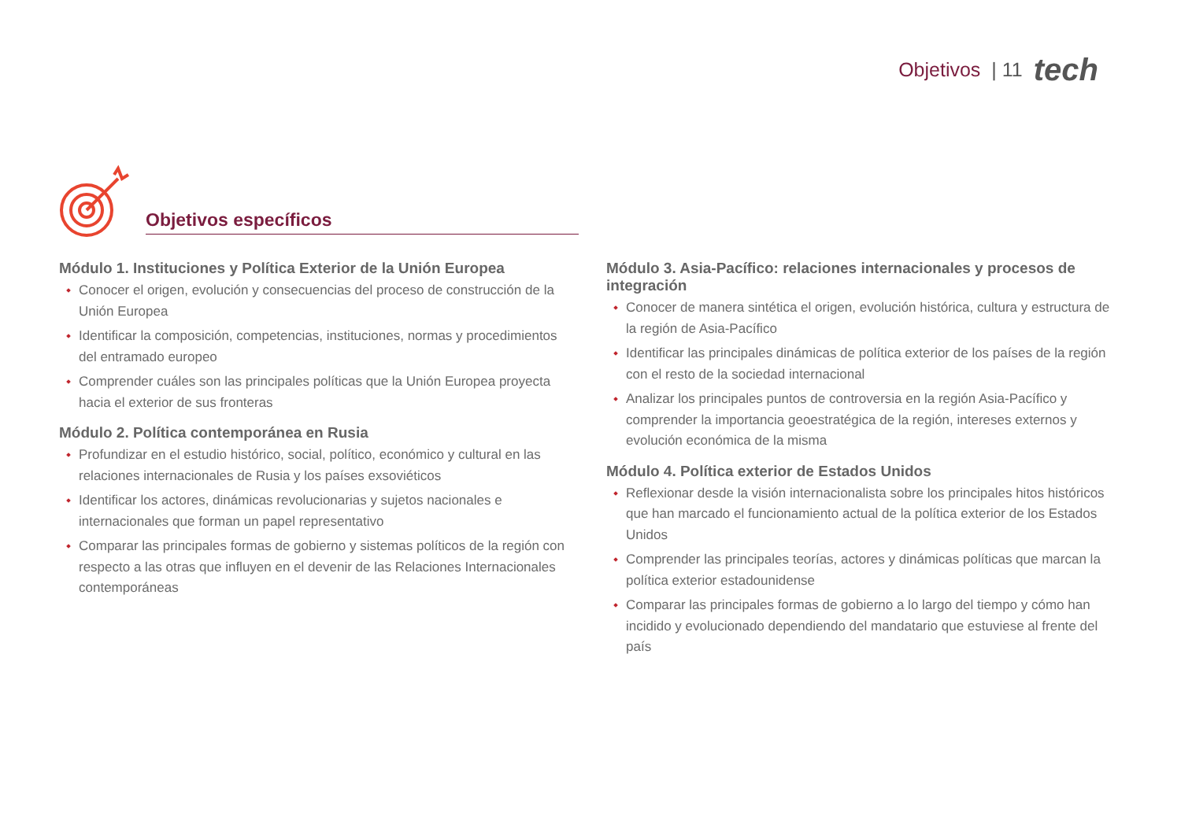Objetivos | 11 tech
Objetivos específicos
Módulo 1. Instituciones y Política Exterior de la Unión Europea
Conocer el origen, evolución y consecuencias del proceso de construcción de la Unión Europea
Identificar la composición, competencias, instituciones, normas y procedimientos del entramado europeo
Comprender cuáles son las principales políticas que la Unión Europea proyecta hacia el exterior de sus fronteras
Módulo 2. Política contemporánea en Rusia
Profundizar en el estudio histórico, social, político, económico y cultural en las relaciones internacionales de Rusia y los países exsoviéticos
Identificar los actores, dinámicas revolucionarias y sujetos nacionales e internacionales que forman un papel representativo
Comparar las principales formas de gobierno y sistemas políticos de la región con respecto a las otras que influyen en el devenir de las Relaciones Internacionales contemporáneas
Módulo 3. Asia-Pacífico: relaciones internacionales y procesos de integración
Conocer de manera sintética el origen, evolución histórica, cultura y estructura de la región de Asia-Pacífico
Identificar las principales dinámicas de política exterior de los países de la región con el resto de la sociedad internacional
Analizar los principales puntos de controversia en la región Asia-Pacífico y comprender la importancia geoestratégica de la región, intereses externos y evolución económica de la misma
Módulo 4. Política exterior de Estados Unidos
Reflexionar desde la visión internacionalista sobre los principales hitos históricos que han marcado el funcionamiento actual de la política exterior de los Estados Unidos
Comprender las principales teorías, actores y dinámicas políticas que marcan la política exterior estadounidense
Comparar las principales formas de gobierno a lo largo del tiempo y cómo han incidido y evolucionado dependiendo del mandatario que estuviese al frente del país